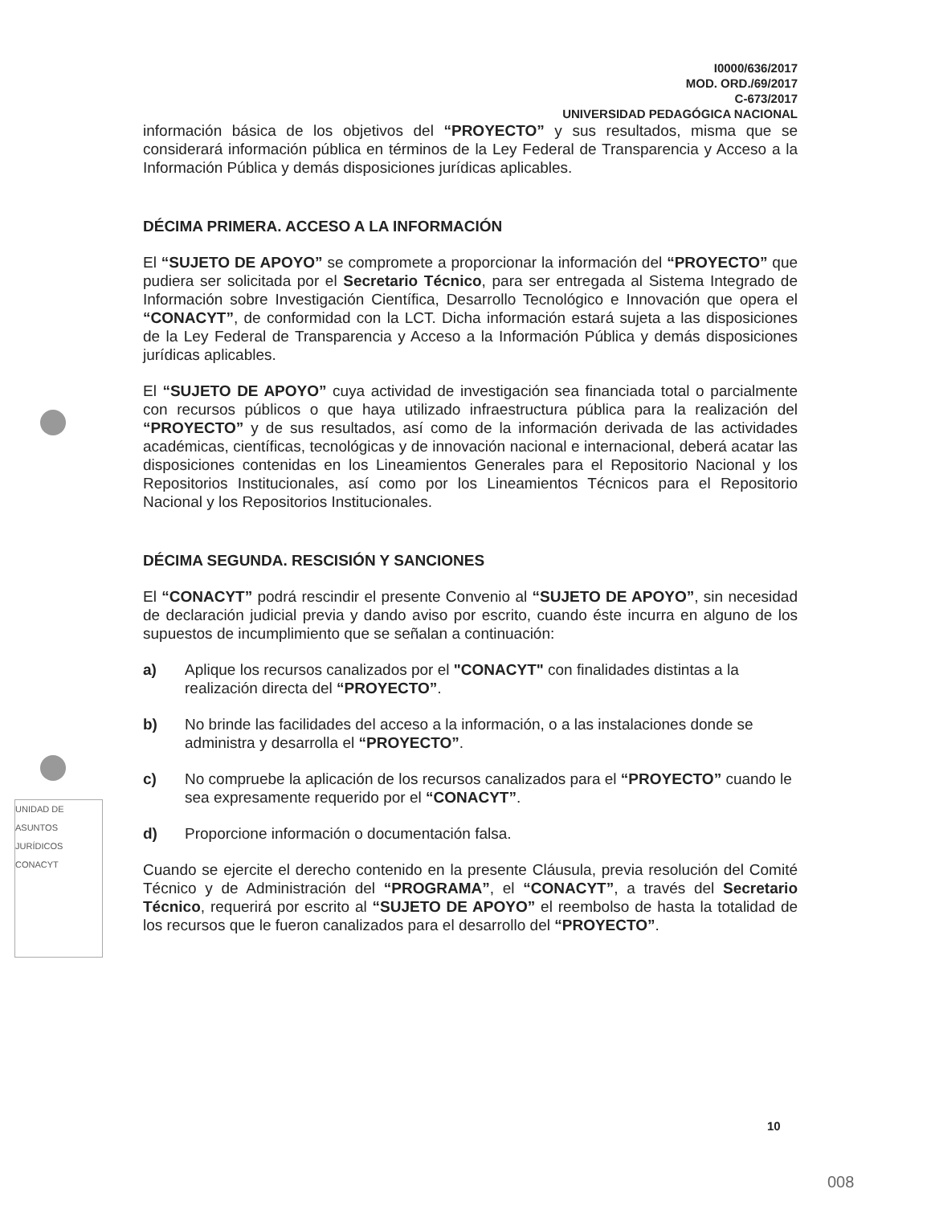UNIDAD DE ASUNTOS JURÍDICOS CONACYT
I0000/636/2017
MOD. ORD./69/2017
C-673/2017
UNIVERSIDAD PEDAGÓGICA NACIONAL
información básica de los objetivos del “PROYECTO” y sus resultados, misma que se considerará información pública en términos de la Ley Federal de Transparencia y Acceso a la Información Pública y demás disposiciones jurídicas aplicables.
DÉCIMA PRIMERA. ACCESO A LA INFORMACIÓN
El “SUJETO DE APOYO” se compromete a proporcionar la información del “PROYECTO” que pudiera ser solicitada por el Secretario Técnico, para ser entregada al Sistema Integrado de Información sobre Investigación Científica, Desarrollo Tecnológico e Innovación que opera el “CONACYT”, de conformidad con la LCT. Dicha información estará sujeta a las disposiciones de la Ley Federal de Transparencia y Acceso a la Información Pública y demás disposiciones jurídicas aplicables.
El “SUJETO DE APOYO” cuya actividad de investigación sea financiada total o parcialmente con recursos públicos o que haya utilizado infraestructura pública para la realización del “PROYECTO” y de sus resultados, así como de la información derivada de las actividades académicas, científicas, tecnológicas y de innovación nacional e internacional, deberá acatar las disposiciones contenidas en los Lineamientos Generales para el Repositorio Nacional y los Repositorios Institucionales, así como por los Lineamientos Técnicos para el Repositorio Nacional y los Repositorios Institucionales.
DÉCIMA SEGUNDA. RESCISIÓN Y SANCIONES
El “CONACYT” podrá rescindir el presente Convenio al “SUJETO DE APOYO”, sin necesidad de declaración judicial previa y dando aviso por escrito, cuando éste incurra en alguno de los supuestos de incumplimiento que se señalan a continuación:
a) Aplique los recursos canalizados por el "CONACYT" con finalidades distintas a la realización directa del “PROYECTO”.
b) No brinde las facilidades del acceso a la información, o a las instalaciones donde se administra y desarrolla el “PROYECTO”.
c) No compruebe la aplicación de los recursos canalizados para el “PROYECTO” cuando le sea expresamente requerido por el “CONACYT”.
d) Proporcione información o documentación falsa.
Cuando se ejercite el derecho contenido en la presente Cláusula, previa resolución del Comité Técnico y de Administración del “PROGRAMA”, el “CONACYT”, a través del Secretario Técnico, requerirá por escrito al “SUJETO DE APOYO” el reembolso de hasta la totalidad de los recursos que le fueron canalizados para el desarrollo del “PROYECTO”.
10
008